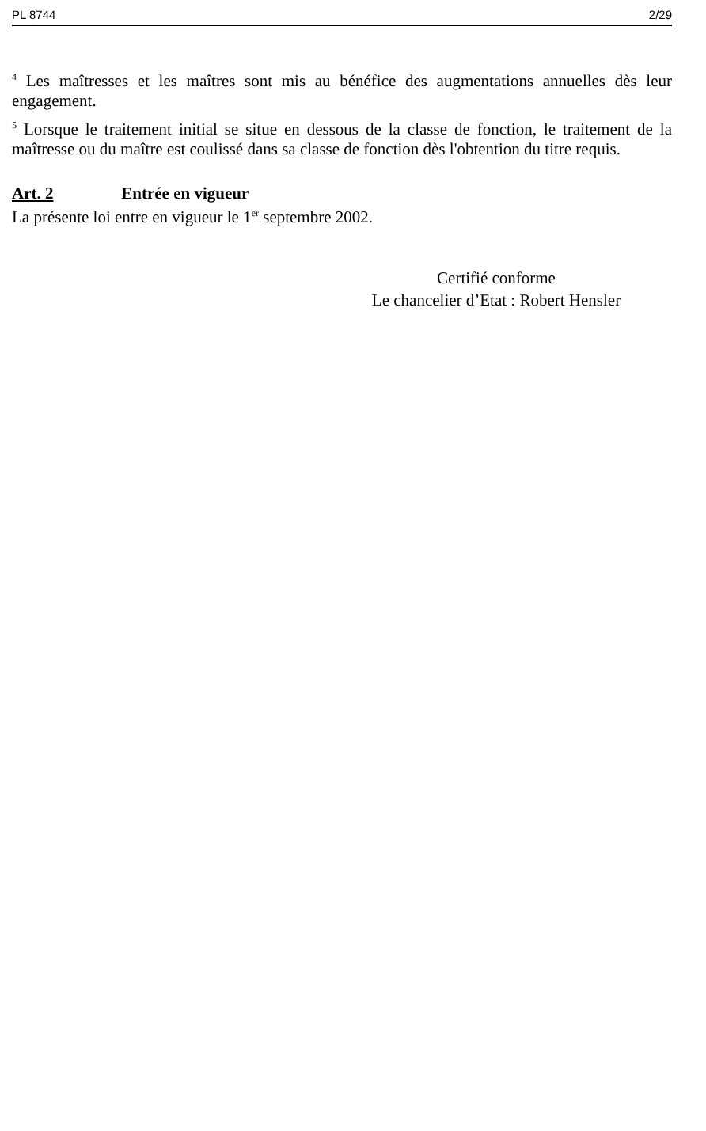PL 8744 2/29
<sup>4</sup> Les maîtresses et les maîtres sont mis au bénéfice des augmentations annuelles dès leur engagement.
<sup>5</sup> Lorsque le traitement initial se situe en dessous de la classe de fonction, le traitement de la maîtresse ou du maître est coulissé dans sa classe de fonction dès l'obtention du titre requis.
Art. 2 Entrée en vigueur
La présente loi entre en vigueur le 1<sup>er</sup> septembre 2002.
Certifié conforme
Le chancelier d’Etat : Robert Hensler